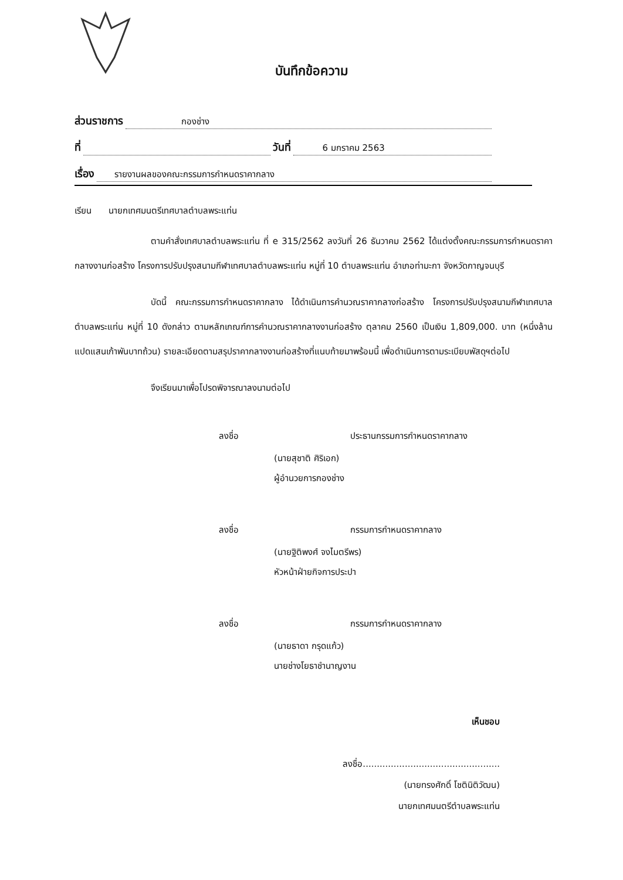บันทึกข้อความ
ส่วนราชการ กองช่าง
ที่ วันที่ 6 มกราคม 2563
เรื่อง รายงานผลของคณะกรรมการกำหนดราคากลาง
เรียน นายกเทศมนตรีเทศบาลตำบลพระแท่น
ตามคำสั่งเทศบาลตำบลพระแท่น ที่ e 315/2562 ลงวันที่ 26 ธันวาคม 2562 ได้แต่งตั้งคณะกรรมการกำหนดราคากลางงานก่อสร้าง โครงการปรับปรุงสนามกีฬาเทศบาลตำบลพระแท่น หมู่ที่ 10 ตำบลพระแท่น อำเภอท่ามะกา จังหวัดกาญจนบุรี
บัดนี้ คณะกรรมการกำหนดราคากลาง ได้ดำเนินการคำนวณราคากลางก่อสร้าง โครงการปรับปรุงสนามกีฬาเทศบาลตำบลพระแท่น หมู่ที่ 10 ดังกล่าว ตามหลักเกณฑ์การคำนวณราคากลางงานก่อสร้าง ตุลาคม 2560 เป็นเงิน 1,809,000. บาท (หนึ่งล้านแปดแสนเก้าพันบาทถ้วน) รายละเอียดตามสรุปราคากลางงานก่อสร้างที่แนบท้ายมาพร้อมนี้ เพื่อดำเนินการตามระเบียบพัสดุฯต่อไป
จึงเรียนมาเพื่อโปรดพิจารณาลงนามต่อไป
ลงชื่อ ประธานกรรมการกำหนดราคากลาง
(นายสุชาติ ศิริเอก)
ผู้อำนวยการกองช่าง
ลงชื่อ กรรมการกำหนดราคากลาง
(นายฐิติพงศ์ จงไมตรีพร)
หัวหน้าฝ่ายกิจการประปา
ลงชื่อ กรรมการกำหนดราคากลาง
(นายธาดา กรุดแก้ว)
นายช่างโยธาชำนาญงาน
เห็นชอบ
ลงชื่อ.................................................
(นายทรงศักดิ์ โชตินิติวัฒน)
นายกเทศมนตรีตำบลพระแท่น